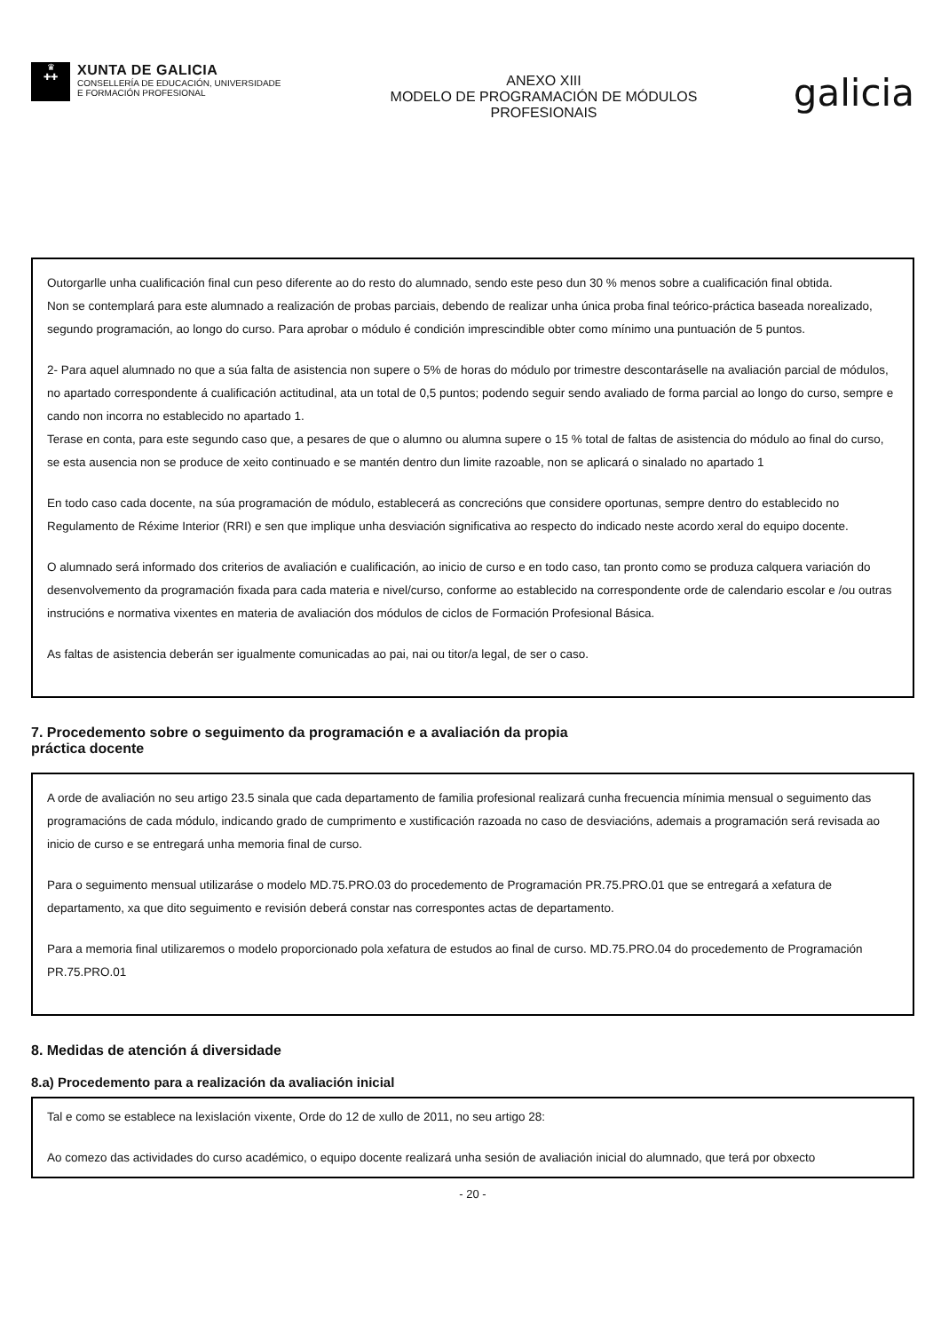♛
✚✚
XUNTA DE GALICIA
CONSELLERÍA DE EDUCACIÓN, UNIVERSIDADE
E FORMACIÓN PROFESIONAL
ANEXO XIII
MODELO DE PROGRAMACIÓN DE MÓDULOS
PROFESIONAIS
galicia
Outorgarlle unha cualificación final cun peso diferente ao do resto do alumnado, sendo este peso dun 30 % menos sobre a cualificación final obtida.
Non se contemplará para este alumnado a realización de probas parciais, debendo de realizar unha única proba final teórico-práctica baseada norealizado, segundo programación, ao longo do curso. Para aprobar o módulo é condición imprescindible obter como mínimo una puntuación de 5 puntos.
2- Para aquel alumnado no que a súa falta de asistencia non supere o 5% de horas do módulo por trimestre descontaráselle na avaliación parcial de módulos, no apartado correspondente á cualificación actitudinal, ata un total de 0,5 puntos; podendo seguir sendo avaliado de forma parcial ao longo do curso, sempre e cando non incorra no establecido no apartado 1.
Terase en conta, para este segundo caso que, a pesares de que o alumno ou alumna supere o 15 % total de faltas de asistencia do módulo ao final do curso, se esta ausencia non se produce de xeito continuado e se mantén dentro dun limite razoable, non se aplicará o sinalado no apartado 1
En todo caso cada docente, na súa programación de módulo, establecerá as concrecións que considere oportunas, sempre dentro do establecido no Regulamento de Réxime Interior (RRI) e sen que implique unha desviación significativa ao respecto do indicado neste acordo xeral do equipo docente.
O alumnado será informado dos criterios de avaliación e cualificación, ao inicio de curso e en todo caso, tan pronto como se produza calquera variación do desenvolvemento da programación fixada para cada materia e nivel/curso, conforme ao establecido na correspondente orde de calendario escolar e /ou outras instrucións e normativa vixentes en materia de avaliación dos módulos de ciclos de Formación Profesional Básica.
As faltas de asistencia deberán ser igualmente comunicadas ao pai, nai ou titor/a legal, de ser o caso.
7. Procedemento sobre o seguimento da programación e a avaliación da propia
práctica docente
A orde de avaliación no seu artigo 23.5 sinala que cada departamento de familia profesional realizará cunha frecuencia mínimia mensual o seguimento das programacións de cada módulo, indicando grado de cumprimento e xustificación razoada no caso de desviacións, ademais a programación será revisada ao inicio de curso e se entregará unha memoria final de curso.
Para o seguimento mensual utilizaráse o modelo MD.75.PRO.03 do procedemento de Programación PR.75.PRO.01 que se entregará a xefatura de departamento, xa que dito seguimento e revisión deberá constar nas correspontes actas de departamento.
Para a memoria final utilizaremos o modelo proporcionado pola xefatura de estudos ao final de curso. MD.75.PRO.04 do procedemento de Programación PR.75.PRO.01
8. Medidas de atención á diversidade
8.a) Procedemento para a realización da avaliación inicial
Tal e como se establece na lexislación vixente, Orde do 12 de xullo de 2011, no seu artigo 28:
Ao comezo das actividades do curso académico, o equipo docente realizará unha sesión de avaliación inicial do alumnado, que terá por obxecto
- 20 -